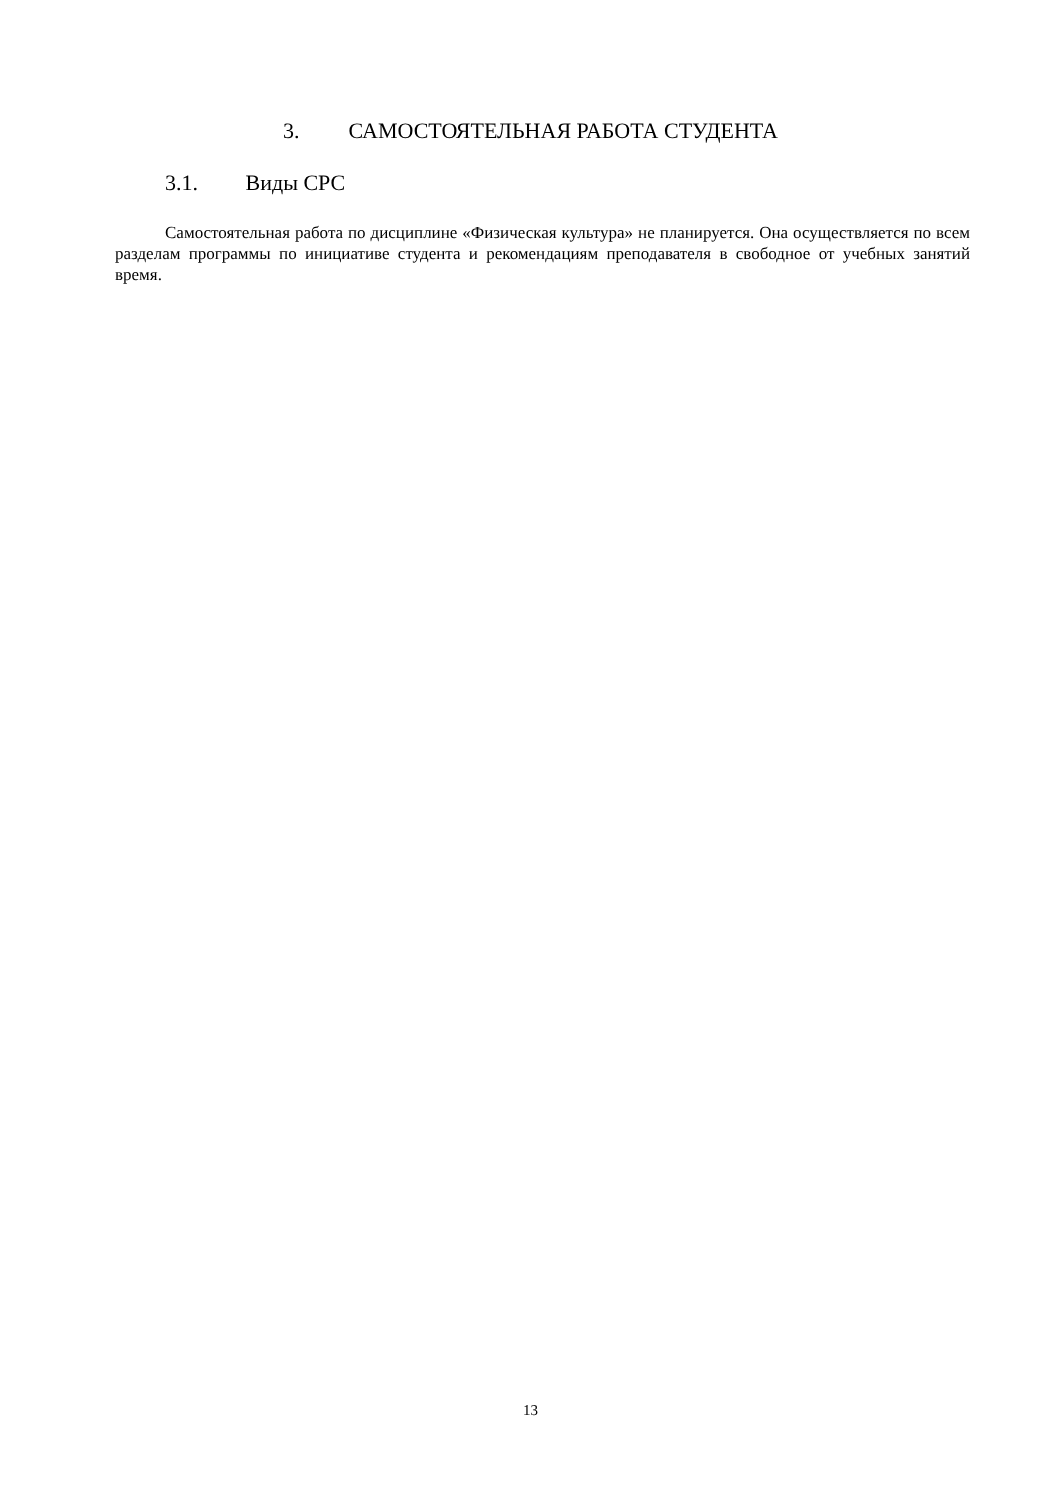3. САМОСТОЯТЕЛЬНАЯ РАБОТА СТУДЕНТА
3.1. Виды СРС
Самостоятельная работа по дисциплине «Физическая культура» не планируется. Она осуществляется по всем разделам программы по инициативе студента и рекомендациям преподавателя в свободное от учебных занятий время.
13